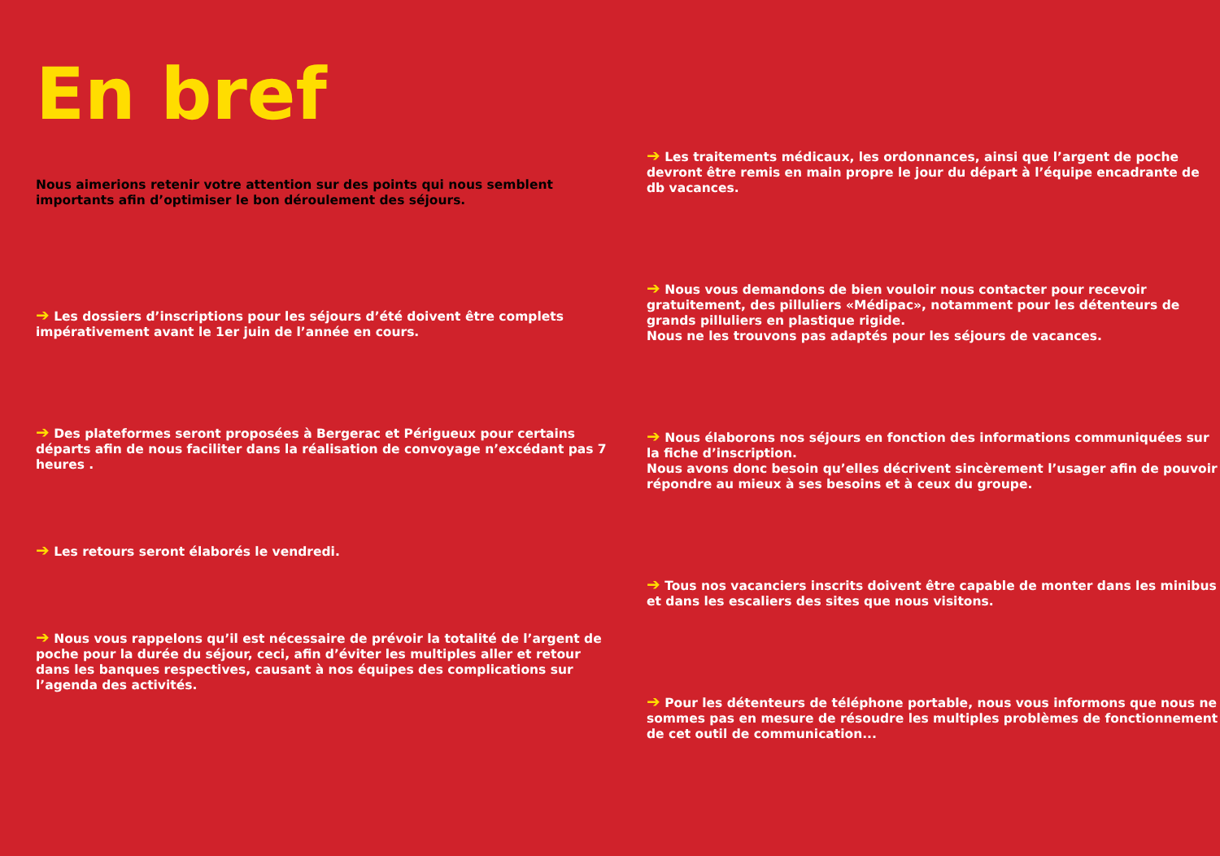En bref
Nous aimerions retenir votre attention sur des points qui nous semblent importants afin d’optimiser le bon déroulement des séjours.
➔ Les dossiers d’inscriptions pour les séjours d’été doivent être complets impérativement avant le 1er juin de l’année en cours.
➔ Des plateformes seront proposées à Bergerac et Périgueux pour certains départs afin de nous faciliter dans la réalisation de convoyage n’excédant pas 7 heures .
➔ Les retours seront élaborés le vendredi.
➔ Nous vous rappelons qu’il est nécessaire de prévoir la totalité de l’argent de poche pour la durée du séjour, ceci, afin d’éviter les multiples aller et retour dans les banques respectives, causant à nos équipes des complications sur l’agenda des activités.
➔ Les traitements médicaux, les ordonnances, ainsi que l’argent de poche devront être remis en main propre le jour du départ à l’équipe encadrante de db vacances.
➔ Nous vous demandons de bien vouloir nous contacter pour recevoir gratuitement, des pilluliers «Médipac», notamment pour les détenteurs de grands pilluliers en plastique rigide.
Nous ne les trouvons pas adaptés pour les séjours de vacances.
➔ Nous élaborons nos séjours en fonction des informations communiquées sur la fiche d’inscription.
Nous avons donc besoin qu’elles décrivent sincèrement l’usager afin de pouvoir répondre au mieux à ses besoins et à ceux du groupe.
➔ Tous nos vacanciers inscrits doivent être capable de monter dans les minibus
et dans les escaliers des sites que nous visitons.
➔ Pour les détenteurs de téléphone portable, nous vous informons que nous ne sommes pas en mesure de résoudre les multiples problèmes de fonctionnement de cet outil de communication...